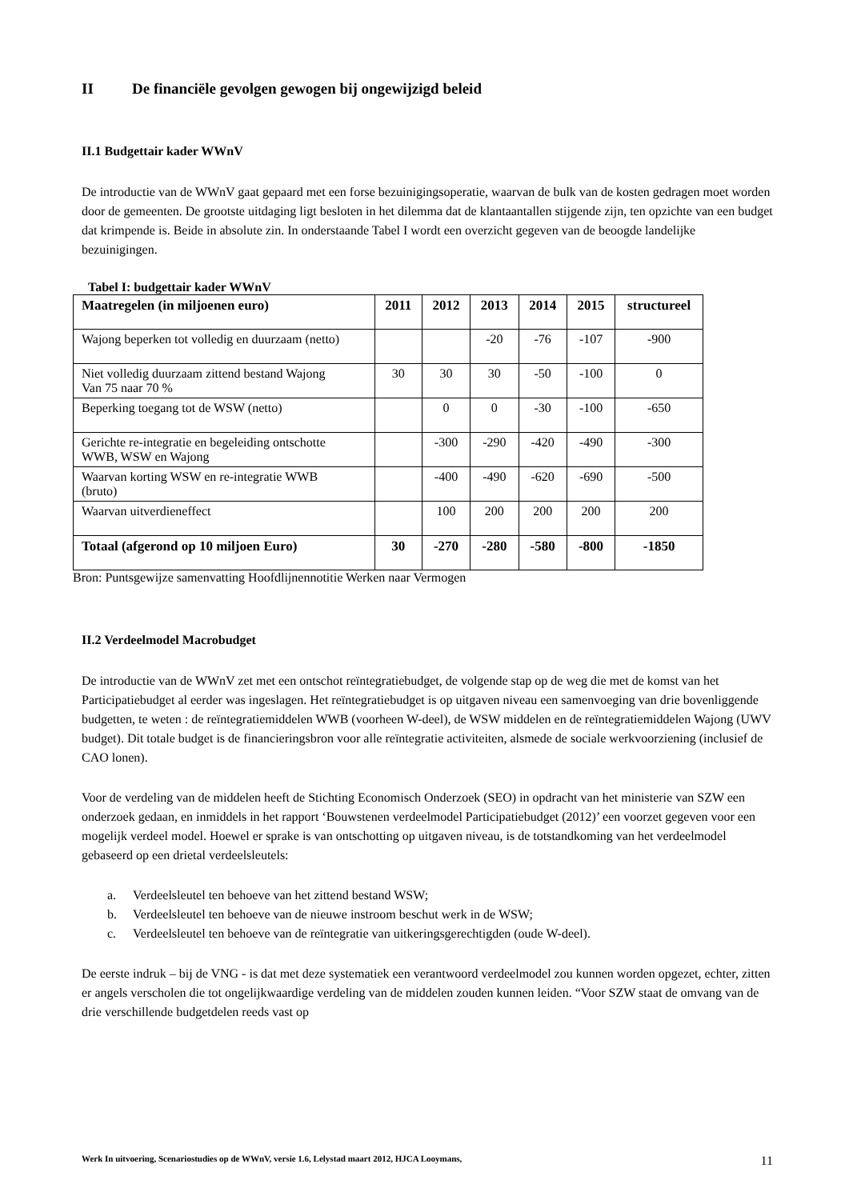II De financiële gevolgen gewogen bij ongewijzigd beleid
II.1 Budgettair kader WWnV
De introductie van de WWnV gaat gepaard met een forse bezuinigingsoperatie, waarvan de bulk van de kosten gedragen moet worden door de gemeenten. De grootste uitdaging ligt besloten in het dilemma dat de klantaantallen stijgende zijn, ten opzichte van een budget dat krimpende is. Beide in absolute zin. In onderstaande Tabel I wordt een overzicht gegeven van de beoogde landelijke bezuinigingen.
Tabel I: budgettair kader WWnV
| Maatregelen (in miljoenen euro) | 2011 | 2012 | 2013 | 2014 | 2015 | structureel |
| --- | --- | --- | --- | --- | --- | --- |
| Wajong beperken tot volledig en duurzaam (netto) | | | -20 | -76 | -107 | -900 |
| Niet volledig duurzaam zittend bestand Wajong Van 75 naar 70 % | 30 | 30 | 30 | -50 | -100 | 0 |
| Beperking toegang tot de WSW (netto) | | 0 | 0 | -30 | -100 | -650 |
| Gerichte re-integratie en begeleiding ontschotte WWB, WSW en Wajong | | -300 | -290 | -420 | -490 | -300 |
| Waarvan korting WSW en re-integratie WWB (bruto) | | -400 | -490 | -620 | -690 | -500 |
| Waarvan uitverdieneffect | | 100 | 200 | 200 | 200 | 200 |
| Totaal (afgerond op 10 miljoen Euro) | 30 | -270 | -280 | -580 | -800 | -1850 |
Bron: Puntsgewijze samenvatting Hoofdlijnennotitie Werken naar Vermogen
II.2 Verdeelmodel Macrobudget
De introductie van de WWnV zet met een ontschot reïntegratiebudget, de volgende stap op de weg die met de komst van het Participatiebudget al eerder was ingeslagen. Het reïntegratiebudget is op uitgaven niveau een samenvoeging van drie bovenliggende budgetten, te weten : de reïntegratiemiddelen WWB (voorheen W-deel), de WSW middelen en de reïntegratiemiddelen Wajong (UWV budget). Dit totale budget is de financieringsbron voor alle reïntegratie activiteiten, alsmede de sociale werkvoorziening (inclusief de CAO lonen).
Voor de verdeling van de middelen heeft de Stichting Economisch Onderzoek (SEO) in opdracht van het ministerie van SZW een onderzoek gedaan, en inmiddels in het rapport ‘Bouwstenen verdeelmodel Participatiebudget (2012)’ een voorzet gegeven voor een mogelijk verdeel model. Hoewel er sprake is van ontschotting op uitgaven niveau, is de totstandkoming van het verdeelmodel gebaseerd op een drietal verdeelsleutels:
a. Verdeelsleutel ten behoeve van het zittend bestand WSW;
b. Verdeelsleutel ten behoeve van de nieuwe instroom beschut werk in de WSW;
c. Verdeelsleutel ten behoeve van de reïntegratie van uitkeringsgerechtigden (oude W-deel).
De eerste indruk – bij de VNG - is dat met deze systematiek een verantwoord verdeelmodel zou kunnen worden opgezet, echter, zitten er angels verscholen die tot ongelijkwaardige verdeling van de middelen zouden kunnen leiden. “Voor SZW staat de omvang van de drie verschillende budgetdelen reeds vast op
Werk In uitvoering, Scenariostudies op de WWnV, versie 1.6, Lelystad maart 2012, HJCA Looymans, 11